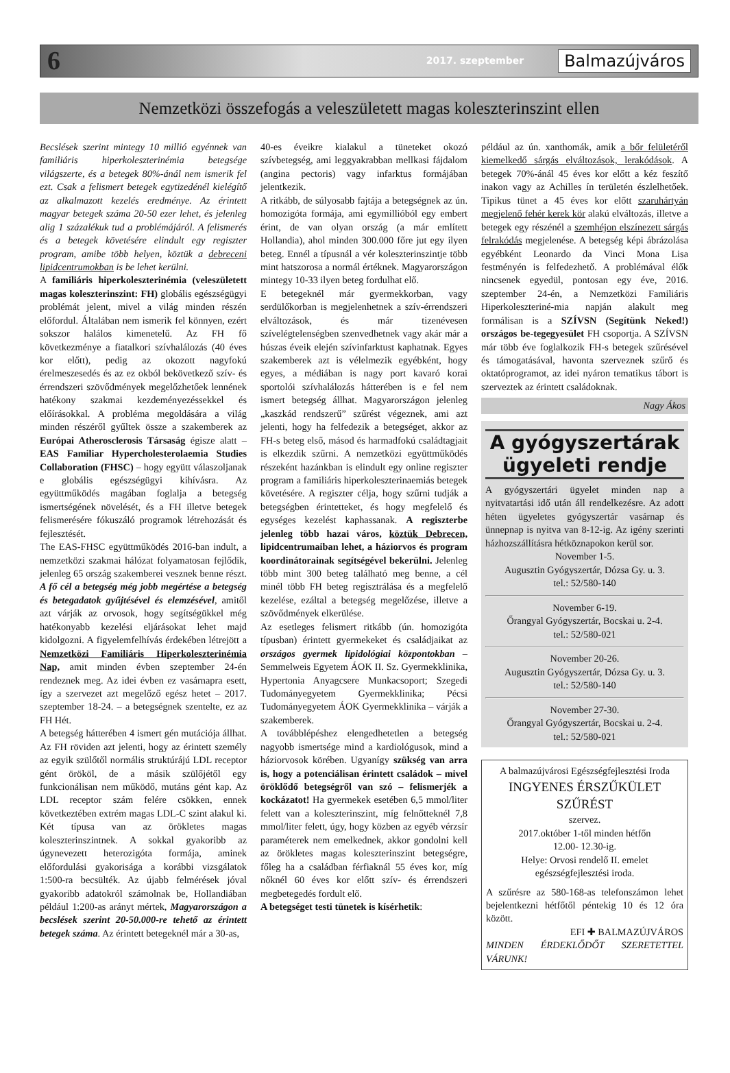6 2017. szeptember Balmazújváros
Nemzetközi összefogás a veleszületett magas koleszterinszint ellen
Becslések szerint mintegy 10 millió egyénnek van familiáris hiperkoleszterinémia betegsége világszerte, és a betegek 80%-ánál nem ismerik fel ezt. Csak a felismert betegek egytizedénél kielégítő az alkalmazott kezelés eredménye. Az érintett magyar betegek száma 20-50 ezer lehet, és jelenleg alig 1 százalékuk tud a problémájáról. A felismerés és a betegek követésére elindult egy regiszter program, amibe több helyen, köztük a debreceni lipidcentrumokban is be lehet kerülni.
A familiáris hiperkoleszterinémia (veleszületett magas koleszterinszint: FH) globális egészségügyi problémát jelent, mivel a világ minden részén előfordul. Általában nem ismerik fel könnyen, ezért sokszor halálos kimenetelű. Az FH fő következménye a fiatalkori szívhalálozás (40 éves kor előtt), pedig az okozott nagyfokú érelmeszesedés és az ez okból bekövetkező szív- és érrendszeri szövődmények megelőzhetőek lennének hatékony szakmai kezdeményezéssekkel és előírásokkal. A probléma megoldására a világ minden részéről gyűltek össze a szakemberek az Európai Atherosclerosis Társaság égisze alatt – EAS Familiar Hypercholesterolaemia Studies Collaboration (FHSC) – hogy együtt válaszoljanak e globális egészségügyi kihívásra. Az együttműködés magában foglalja a betegség ismertségének növelését, és a FH illetve betegek felismerésére fókuszáló programok létrehozását és fejlesztését.
The EAS-FHSC együttműködés 2016-ban indult, a nemzetközi szakmai hálózat folyamatosan fejlődik, jelenleg 65 ország szakemberei vesznek benne részt. A fő cél a betegség még jobb megértése a betegség és betegadatok gyűjtésével és elemzésével, amitől azt várják az orvosok, hogy segítségükkel még hatékonyabb kezelési eljárásokat lehet majd kidolgozni. A figyelemfelhívás érdekében létrejött a Nemzetközi Familiáris Hiperkoleszterinémia Nap, amit minden évben szeptember 24-én rendeznek meg. Az idei évben ez vasárnapra esett, így a szervezet azt megelőző egész hetet – 2017. szeptember 18-24. – a betegségnek szentelte, ez az FH Hét.
A betegség hátterében 4 ismert gén mutációja állhat. Az FH röviden azt jelenti, hogy az érintett személy az egyik szülőtől normális struktúrájú LDL receptor gént örököl, de a másik szülőjétől egy funkcionálisan nem működő, mutáns gént kap. Az LDL receptor szám felére csökken, ennek következtében extrém magas LDL-C szint alakul ki. Két típusa van az örökletes magas koleszterinszintnek. A sokkal gyakoribb az úgynevezett heterozigóta formája, aminek előfordulási gyakorisága a korábbi vizsgálatok 1:500-ra becsülték. Az újabb felmérések jóval gyakoribb adatokról számolnak be, Hollandiában például 1:200-as arányt mértek, Magyarországon a becslések szerint 20-50.000-re tehető az érintett betegek száma. Az érintett betegeknél már a 30-as,
40-es éveikre kialakul a tüneteket okozó szívbetegség, ami leggyakrabban mellkasi fájdalom (angina pectoris) vagy infarktus formájában jelentkezik.
A ritkább, de súlyosabb fajtája a betegségnek az ún. homozigóta formája, ami egymillióból egy embert érint, de van olyan ország (a már említett Hollandia), ahol minden 300.000 főre jut egy ilyen beteg. Ennél a típusnál a vér koleszterinszintje több mint hatszorosa a normál értéknek. Magyarországon mintegy 10-33 ilyen beteg fordulhat elő.
E betegeknél már gyermekkorban, vagy serdülőkorban is megjelenhetnek a szív-érrendszeri elváltozások, és már tizenévesen szívelégtelenségben szenvedhetnek vagy akár már a húszas éveik elején szívinfarktust kaphatnak. Egyes szakemberek azt is vélelmezik egyébként, hogy egyes, a médiában is nagy port kavaró korai sportolói szívhalálozás hátterében is e fel nem ismert betegség állhat. Magyarországon jelenleg „kaszkád rendszerű” szűrést végeznek, ami azt jelenti, hogy ha felfedezik a betegséget, akkor az FH-s beteg első, másod és harmadfokú családtagjait is elkezdik szűrni. A nemzetközi együttműködés részeként hazánkban is elindult egy online regiszter program a familiáris hiperkoleszterinaemiás betegek követésére. A regiszter célja, hogy szűrni tudják a betegségben érintetteket, és hogy megfelelő és egységes kezelést kaphassanak. A regiszterbe jelenleg több hazai város, köztük Debrecen, lipidcentrumaiban lehet, a háziorvos és program koordinátorainak segítségével bekerülni. Jelenleg több mint 300 beteg található meg benne, a cél minél több FH beteg regisztrálása és a megfelelő kezelése, ezáltal a betegség megelőzése, illetve a szövődmények elkerülése.
Az esetleges felismert ritkább (ún. homozigóta típusban) érintett gyermekeket és családjaikat az országos gyermek lipidológiai központokban – Semmelweis Egyetem ÁOK II. Sz. Gyermekklinika, Hypertonia Anyagcsere Munkacsoport; Szegedi Tudományegyetem Gyermekklinika; Pécsi Tudományegyetem ÁOK Gyermekklinika – várják a szakemberek.
A továbblépéshez elengedhetetlen a betegség nagyobb ismertsége mind a kardiológusok, mind a háziorvosok körében. Ugyanígy szükség van arra is, hogy a potenciálisan érintett családok – mivel öröklődő betegségről van szó – felismerjék a kockázatot! Ha gyermekek esetében 6,5 mmol/liter felett van a koleszterinszint, míg felnőtteknél 7,8 mmol/liter felett, úgy, hogy közben az egyéb vérzsír paraméterek nem emelkednek, akkor gondolni kell az örökletes magas koleszterinszint betegségre, főleg ha a családban férfiaknál 55 éves kor, míg nőknél 60 éves kor előtt szív- és érrendszeri megbetegedés fordult elő.
A betegséget testi tünetek is kísérhetik:
például az ún. xanthomák, amik a bőr felületéről kiemelkedő sárgás elváltozások, lerakódások. A betegek 70%-ánál 45 éves kor előtt a kéz feszítő inakon vagy az Achilles ín területén észlelhetőek. Tipikus tünet a 45 éves kor előtt szaruhártyán megjelenő fehér kerek kör alakú elváltozás, illetve a betegek egy részénél a szemhéjon elszínezett sárgás felrakódás megjelenése. A betegség képi ábrázolása egyébként Leonardo da Vinci Mona Lisa festményén is felfedezhető. A problémával élők nincsenek egyedül, pontosan egy éve, 2016. szeptember 24-én, a Nemzetközi Familiáris Hiperkoleszteriné-mia napján alakult meg formálisan is a SZÍVSN (Segítünk Neked!) országos be-tegegyesület FH csoportja. A SZÍVSN már több éve foglalkozik FH-s betegek szűrésével és támogatásával, havonta szerveznek szűrő és oktatóprogramot, az idei nyáron tematikus tábort is szerveztek az érintett családoknak.
Nagy Ákos
A gyógyszertárak ügyeleti rendje
A gyógyszertári ügyelet minden nap a nyitvatartási idő után áll rendelkezésre. Az adott héten ügyeletes gyógyszertár vasárnap és ünnepnap is nyitva van 8-12-ig. Az igény szerinti házhozszállításra hétköznapokon kerül sor.
November 1-5.
Augusztin Gyógyszertár, Dózsa Gy. u. 3.
tel.: 52/580-140
November 6-19.
Őrangyal Gyógyszertár, Bocskai u. 2-4.
tel.: 52/580-021
November 20-26.
Augusztin Gyógyszertár, Dózsa Gy. u. 3.
tel.: 52/580-140
November 27-30.
Őrangyal Gyógyszertár, Bocskai u. 2-4.
tel.: 52/580-021
A balmazújvárosi Egészségfejlesztési Iroda
INGYENES ÉRSZŰKÜLET SZŰRÉST
szervez.
2017.október 1-től minden hétfőn
12.00- 12.30-ig.
Helye: Orvosi rendelő II. emelet
egészségfejlesztési iroda.
A szűrésre az 580-168-as telefonszámon lehet bejelentkezni hétfőtől péntekig 10 és 12 óra között.
EFI ✚ BALMAZÚJVÁROS
MINDEN ÉRDEKLŐDŐT SZERETETTEL VÁRUNK!